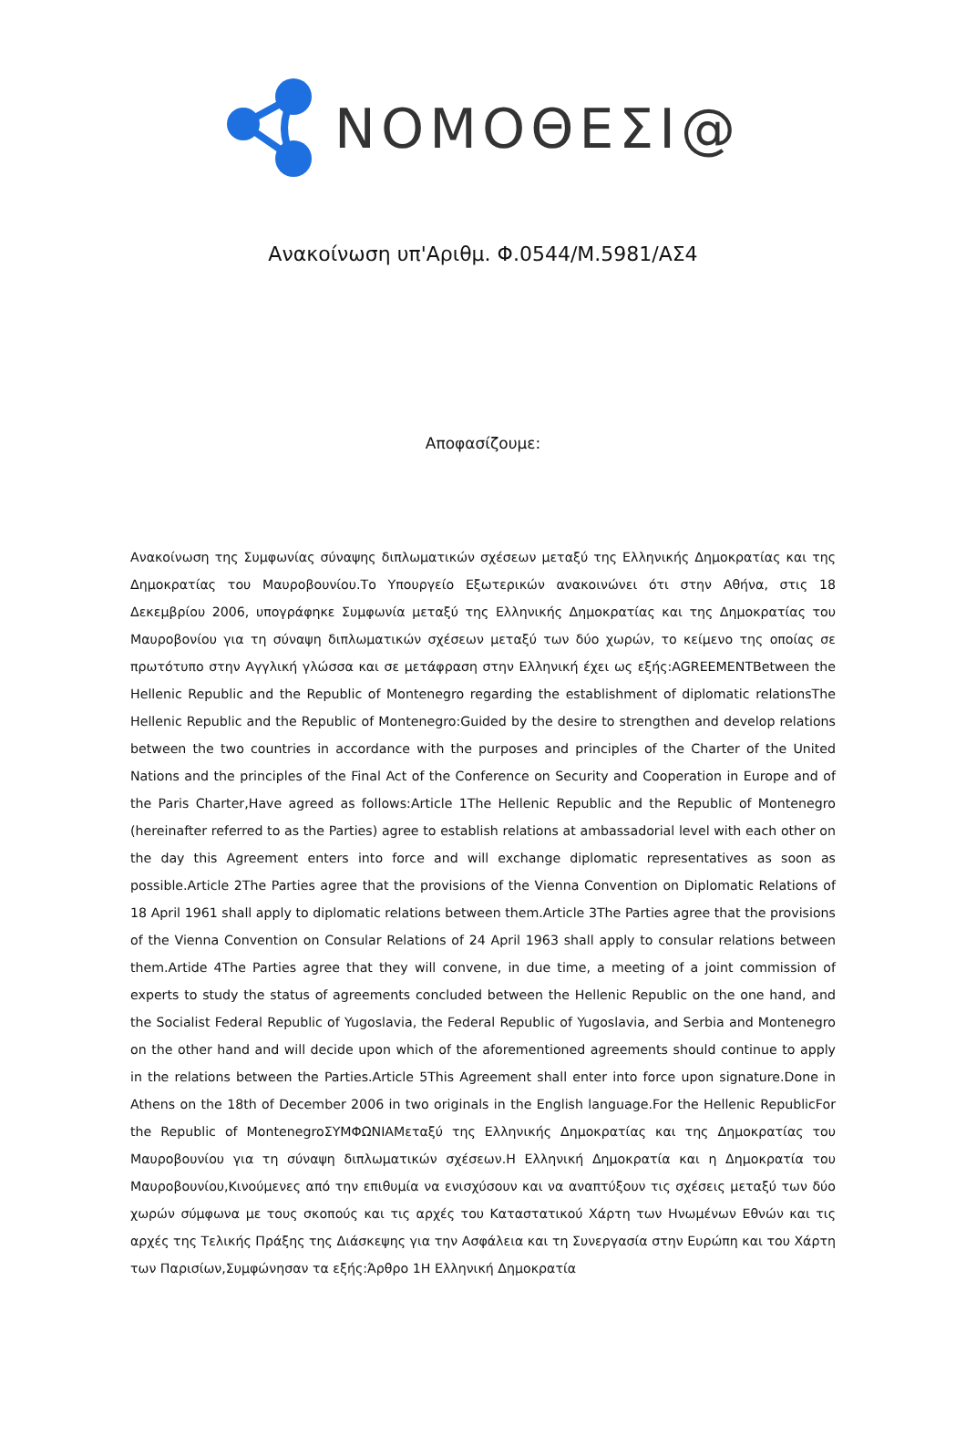ΝΟΜΟΘΕΣΙ@
Ανακοίνωση υπ'Αριθμ. Φ.0544/Μ.5981/ΑΣ4
Αποφασίζουμε:
Ανακοίνωση της Συμφωνίας σύναψης διπλωματικών σχέσεων μεταξύ της Ελληνικής Δημοκρατίας και της Δημοκρατίας του Μαυροβουνίου.Το Υπουργείο Εξωτερικών ανακοινώνει ότι στην Αθήνα, στις 18 Δεκεμβρίου 2006, υπογράφηκε Συμφωνία μεταξύ της Ελληνικής Δημοκρατίας και της Δημοκρατίας του Μαυροβονίου για τη σύναψη διπλωματικών σχέσεων μεταξύ των δύο χωρών, το κείμενο της οποίας σε πρωτότυπο στην Αγγλική γλώσσα και σε μετάφραση στην Ελληνική έχει ως εξής:AGREEMENTBetween the Hellenic Republic and the Republic of Montenegro regarding the establishment of diplomatic relationsThe Hellenic Republic and the Republic of Montenegro:Guided by the desire to strengthen and develop relations between the two countries in accordance with the purposes and principles of the Charter of the United Nations and the principles of the Final Act of the Conference on Security and Cooperation in Europe and of the Paris Charter,Have agreed as follows:Article 1The Hellenic Republic and the Republic of Montenegro (hereinafter referred to as the Parties) agree to establish relations at ambassadorial level with each other on the day this Agreement enters into force and will exchange diplomatic representatives as soon as possible.Article 2The Parties agree that the provisions of the Vienna Convention on Diplomatic Relations of 18 April 1961 shall apply to diplomatic relations between them.Article 3The Parties agree that the provisions of the Vienna Convention on Consular Relations of 24 April 1963 shall apply to consular relations between them.Artide 4The Parties agree that they will convene, in due time, a meeting of a joint commission of experts to study the status of agreements concluded between the Hellenic Republic on the one hand, and the Socialist Federal Republic of Yugoslavia, the Federal Republic of Yugoslavia, and Serbia and Montenegro on the other hand and will decide upon which of the aforementioned agreements should continue to apply in the relations between the Parties.Article 5This Agreement shall enter into force upon signature.Done in Athens on the 18th of December 2006 in two originals in the English language.For the Hellenic RepublicFor the Republic of MontenegroΣΥΜΦΩΝΙΑΜεταξύ της Ελληνικής Δημοκρατίας και της Δημοκρατίας του Μαυροβουνίου για τη σύναψη διπλωματικών σχέσεων.Η Ελληνική Δημοκρατία και η Δημοκρατία του Μαυροβουνίου,Κινούμενες από την επιθυμία να ενισχύσουν και να αναπτύξουν τις σχέσεις μεταξύ των δύο χωρών σύμφωνα με τους σκοπούς και τις αρχές του Καταστατικού Χάρτη των Ηνωμένων Εθνών και τις αρχές της Τελικής Πράξης της Διάσκεψης για την Ασφάλεια και τη Συνεργασία στην Ευρώπη και του Χάρτη των Παρισίων,Συμφώνησαν τα εξής:Άρθρο 1Η Ελληνική Δημοκρατία